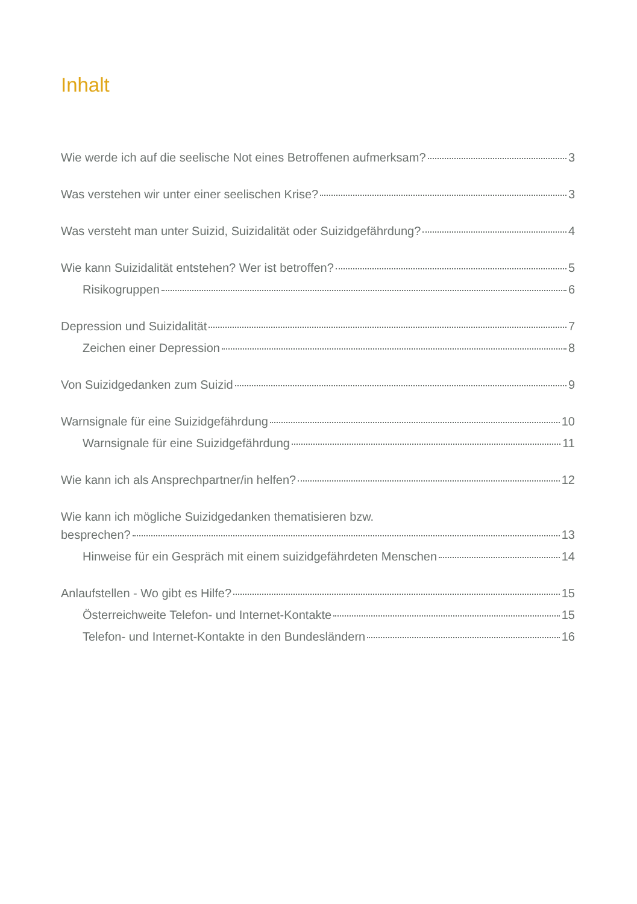Inhalt
Wie werde ich auf die seelische Not eines Betroffenen aufmerksam? 3
Was verstehen wir unter einer seelischen Krise? 3
Was versteht man unter Suizid, Suizidalität oder Suizidgefährdung? 4
Wie kann Suizidalität entstehen? Wer ist betroffen? 5
Risikogruppen 6
Depression und Suizidalität 7
Zeichen einer Depression 8
Von Suizidgedanken zum Suizid 9
Warnsignale für eine Suizidgefährdung 10
Warnsignale für eine Suizidgefährdung 11
Wie kann ich als Ansprechpartner/in helfen? 12
Wie kann ich mögliche Suizidgedanken thematisieren bzw.
besprechen? 13
Hinweise für ein Gespräch mit einem suizidgefährdeten Menschen 14
Anlaufstellen - Wo gibt es Hilfe? 15
Österreichweite Telefon- und Internet-Kontakte 15
Telefon- und Internet-Kontakte in den Bundesländern 16